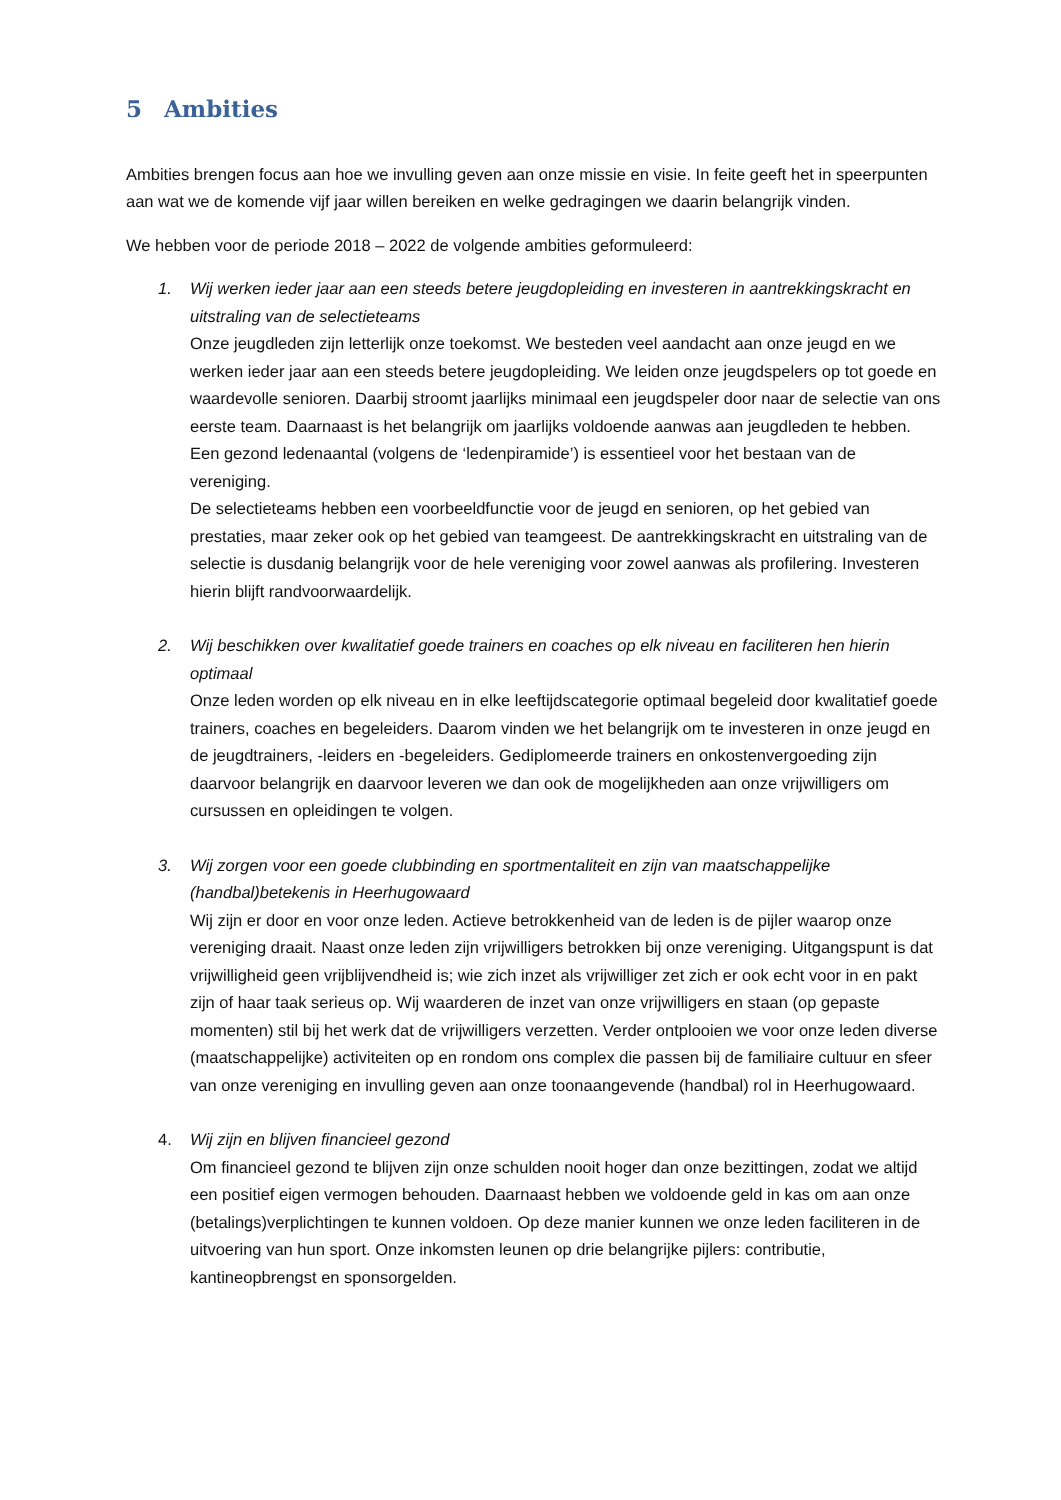5 Ambities
Ambities brengen focus aan hoe we invulling geven aan onze missie en visie. In feite geeft het in speerpunten aan wat we de komende vijf jaar willen bereiken en welke gedragingen we daarin belangrijk vinden.
We hebben voor de periode 2018 – 2022 de volgende ambities geformuleerd:
1. Wij werken ieder jaar aan een steeds betere jeugdopleiding en investeren in aantrekkingskracht en uitstraling van de selectieteams
Onze jeugdleden zijn letterlijk onze toekomst. We besteden veel aandacht aan onze jeugd en we werken ieder jaar aan een steeds betere jeugdopleiding. We leiden onze jeugdspelers op tot goede en waardevolle senioren. Daarbij stroomt jaarlijks minimaal een jeugdspeler door naar de selectie van ons eerste team. Daarnaast is het belangrijk om jaarlijks voldoende aanwas aan jeugdleden te hebben. Een gezond ledenaantal (volgens de ‘ledenpiramide’) is essentieel voor het bestaan van de vereniging.
De selectieteams hebben een voorbeeldfunctie voor de jeugd en senioren, op het gebied van prestaties, maar zeker ook op het gebied van teamgeest. De aantrekkingskracht en uitstraling van de selectie is dusdanig belangrijk voor de hele vereniging voor zowel aanwas als profilering. Investeren hierin blijft randvoorwaardelijk.
2. Wij beschikken over kwalitatief goede trainers en coaches op elk niveau en faciliteren hen hierin optimaal
Onze leden worden op elk niveau en in elke leeftijdscategorie optimaal begeleid door kwalitatief goede trainers, coaches en begeleiders. Daarom vinden we het belangrijk om te investeren in onze jeugd en de jeugdtrainers, -leiders en -begeleiders. Gediplomeerde trainers en onkostenvergoeding zijn daarvoor belangrijk en daarvoor leveren we dan ook de mogelijkheden aan onze vrijwilligers om cursussen en opleidingen te volgen.
3. Wij zorgen voor een goede clubbinding en sportmentaliteit en zijn van maatschappelijke (handbal)betekenis in Heerhugowaard
Wij zijn er door en voor onze leden. Actieve betrokkenheid van de leden is de pijler waarop onze vereniging draait. Naast onze leden zijn vrijwilligers betrokken bij onze vereniging. Uitgangspunt is dat vrijwilligheid geen vrijblijvendheid is; wie zich inzet als vrijwilliger zet zich er ook echt voor in en pakt zijn of haar taak serieus op. Wij waarderen de inzet van onze vrijwilligers en staan (op gepaste momenten) stil bij het werk dat de vrijwilligers verzetten. Verder ontplooien we voor onze leden diverse (maatschappelijke) activiteiten op en rondom ons complex die passen bij de familiaire cultuur en sfeer van onze vereniging en invulling geven aan onze toonaangevende (handbal) rol in Heerhugowaard.
4. Wij zijn en blijven financieel gezond
Om financieel gezond te blijven zijn onze schulden nooit hoger dan onze bezittingen, zodat we altijd een positief eigen vermogen behouden. Daarnaast hebben we voldoende geld in kas om aan onze (betalings)verplichtingen te kunnen voldoen. Op deze manier kunnen we onze leden faciliteren in de uitvoering van hun sport. Onze inkomsten leunen op drie belangrijke pijlers: contributie, kantineopbrengst en sponsorgelden.